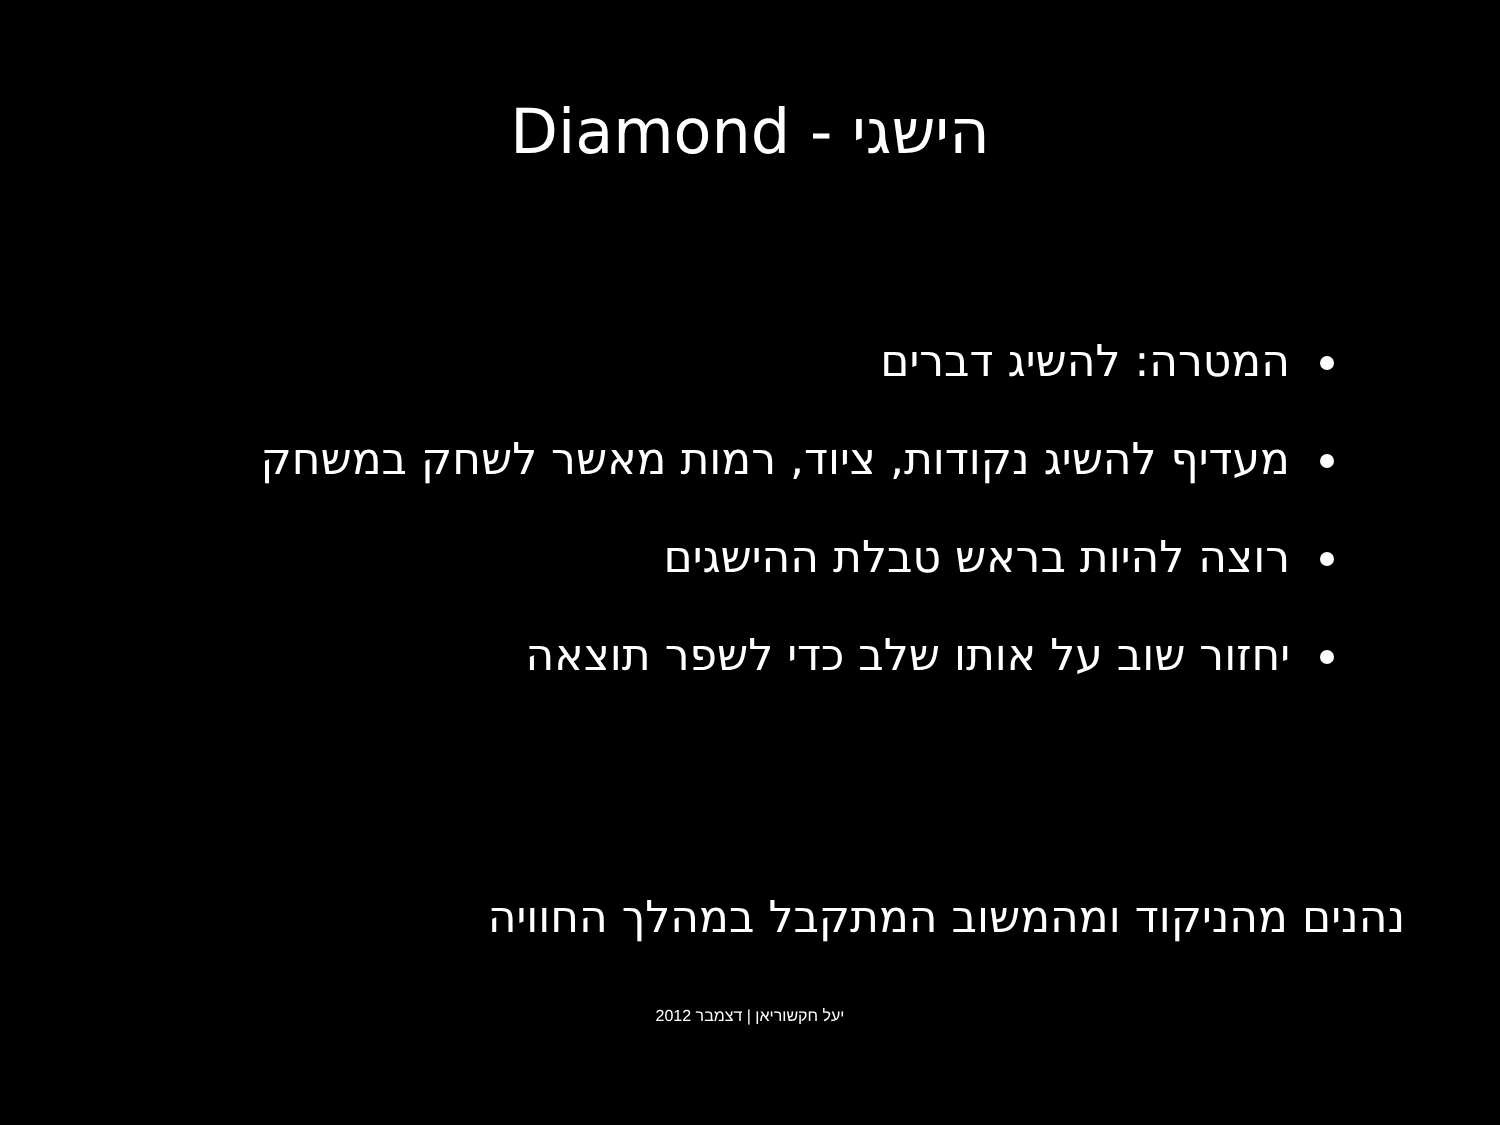Diamond - הישגי
המטרה: להשיג דברים
מעדיף להשיג נקודות, ציוד, רמות מאשר לשחק במשחק
רוצה להיות בראש טבלת ההישגים
יחזור שוב על אותו שלב כדי לשפר תוצאה
נהנים מהניקוד ומהמשוב המתקבל במהלך החוויה
יעל חקשוריאן | דצמבר 2012